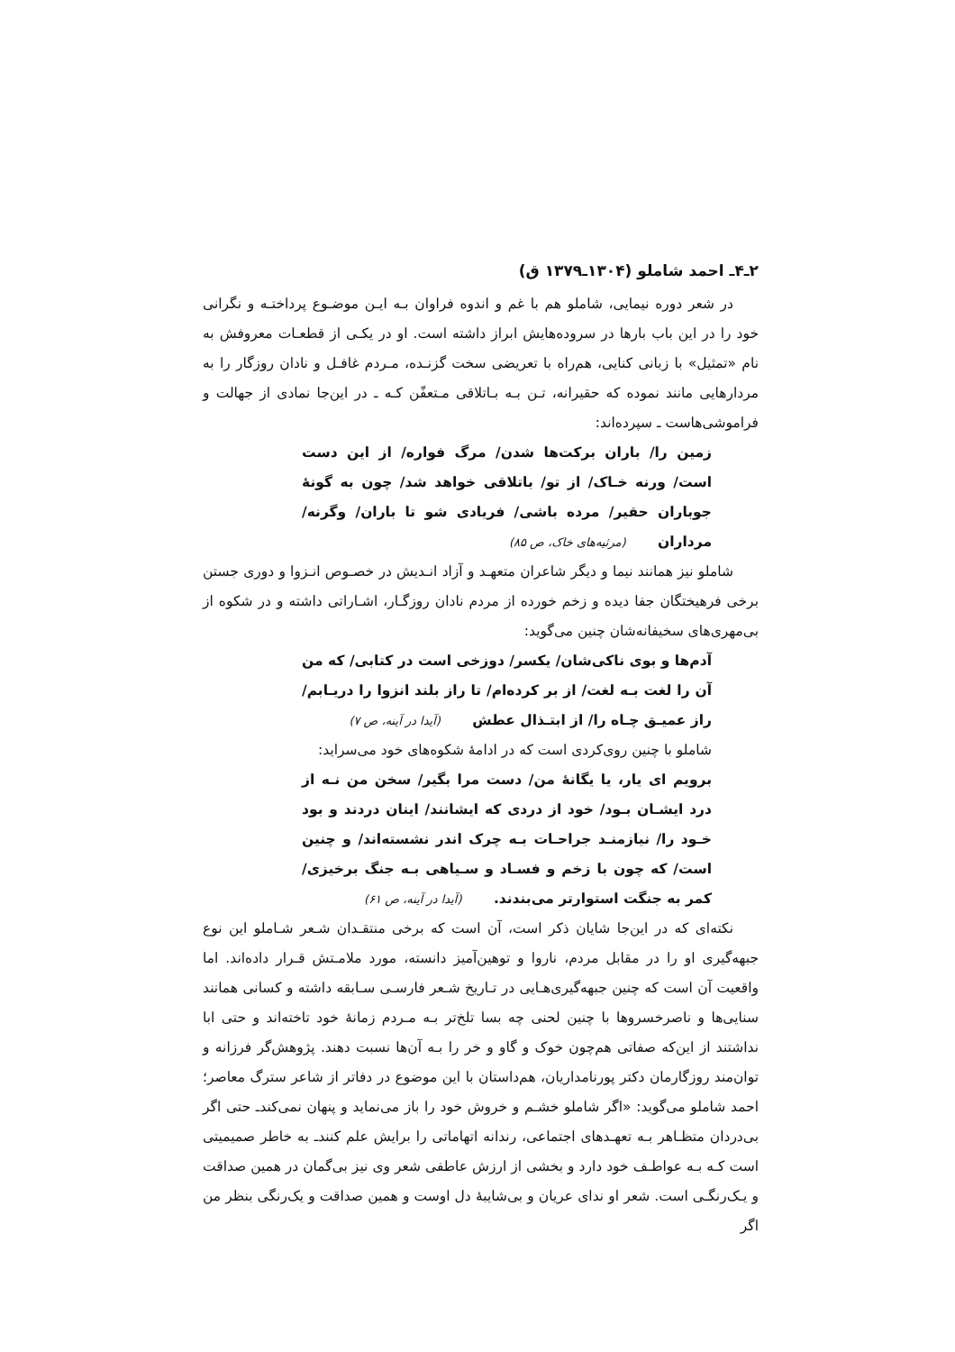۲ـ۴ـ احمد شاملو (۱۳۰۴ـ۱۳۷۹ ق)
در شعر دوره نیمایی، شاملو هم با غم و اندوه فراوان بـه ایـن موضـوع پرداختـه و نگرانی خود را در این باب بارها در سروده‌هایش ابراز داشته است. او در یکـی از قطعـات معروفش به نام «تمثیل» با زبانی کنایی، هم‌راه با تعریضی سخت گزنـده، مـردم غافـل و نادان روزگار را به مردارهایی مانند نموده که حقیرانه، تـن بـه بـاتلاقی مـتعفّن کـه ـ در این‌جا نمادی از جهالت و فراموشی‌هاست ـ سپرده‌اند:
زمین را/ باران برکت‌ها شدن/ مرگ فواره/ از این دست است/ ورنه خـاک/ از تو/ باتلاقی خواهد شد/ چون به گونهٔ جوباران حقیر/ مرده باشی/ فریادی شو تا باران/ وگرنه/ مرداران (مرثیه‌های خاک، ص ۸۵)
شاملو نیز همانند نیما و دیگر شاعران متعهـد و آزاد انـدیش در خصـوص انـزوا و دوری جستن برخی فرهیختگان جفا دیده و زخم خورده از مردم نادان روزگـار، اشـاراتی داشته و در شکوه از بی‌مهری‌های سخیفانه‌شان چنین می‌گوید:
آدم‌ها و بوی ناکی‌شان/ یکسر/ دوزخی است در کتابی/ که من آن را لغت بـه لغت/ از بر کرده‌ام/ تا راز بلند انزوا را دریـابم/ راز عمیـق چـاه را/ از ابتـذال عطش (آیدا در آینه، ص ۷)
شاملو با چنین روی‌کردی است که در ادامهٔ شکوه‌های خود می‌سراید:
برویم ای یار، یا یگانهٔ من/ دست مرا بگیر/ سخن من نـه از درد ایشـان بـود/ خود از دردی که ایشانند/ اینان دردند و بود خـود را/ نیازمنـد جراحـات بـه چرک اندر نشسته‌اند/ و چنین است/ که چون با زخم و فسـاد و سـیاهی بـه جنگ برخیزی/ کمر به جنگت استوارتر می‌بندند. (آیدا در آینه، ص ۶۱)
نکته‌ای که در این‌جا شایان ذکر است، آن است که برخی منتقـدان شـعر شـاملو این نوع جبهه‌گیری او را در مقابل مردم، ناروا و توهین‌آمیز دانسته، مورد ملامـتش قـرار داده‌اند. اما واقعیت آن است که چنین جبهه‌گیری‌هـایی در تـاریخ شـعر فارسـی سـابقه داشته و کسانی همانند سنایی‌ها و ناصرخسروها با چنین لحنی چه بسا تلخ‌تر بـه مـردم زمانهٔ خود تاخته‌اند و حتی ابا نداشتند از این‌که صفاتی هم‌چون خوک و گاو و خر را بـه آن‌ها نسبت دهند. پژوهش‌گر فرزانه و توان‌مند روزگارمان دکتر پورنامداریان، هم‌داستان با این موضوع در دفاتر از شاعر سترگ معاصر؛ احمد شاملو می‌گوید: «اگر شاملو خشـم و خروش خود را باز می‌نماید و پنهان نمی‌کندـ حتی اگر بی‌دردان متظـاهر بـه تعهـدهای اجتماعی، رندانه اتهاماتی را برایش علم کنندـ به خاطر صمیمیتی است کـه بـه عواطـف خود دارد و بخشی از ارزش عاطفی شعر وی نیز بی‌گمان در همین صداقت و یـک‌رنگـی است. شعر او ندای عریان و بی‌شایبهٔ دل اوست و همین صداقت و یک‌رنگی بنظر من اگر